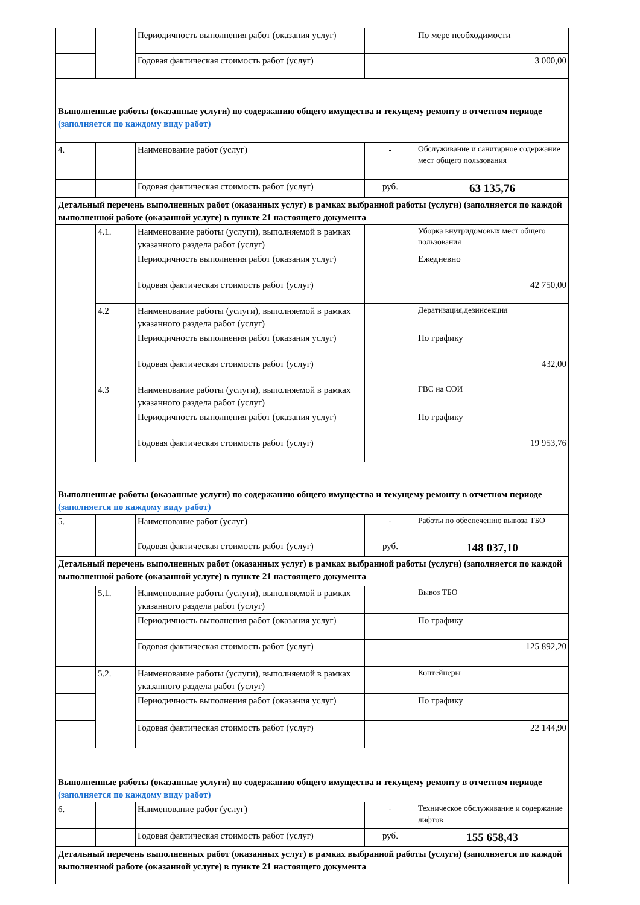| | | Периодичность выполнения работ (оказания услуг) | | По мере необходимости |
| | | Годовая фактическая стоимость работ (услуг) | | 3 000,00 |
| Выполненные работы (оказанные услуги) по содержанию общего имущества и текущему ремонту в отчетном периоде (заполняется по каждому виду работ) | | | | |
| 4. | | Наименование работ (услуг) | - | Обслуживание и санитарное содержание мест общего пользования |
| | | Годовая фактическая стоимость работ (услуг) | руб. | 63 135,76 |
| Детальный перечень выполненных работ (оказанных услуг) в рамках выбранной работы (услуги) (заполняется по каждой выполненной работе (оказанной услуге) в пункте 21 настоящего документа | | | | |
| | 4.1. | Наименование работы (услуги), выполняемой в рамках указанного раздела работ (услуг) | | Уборка внутридомовых мест общего пользования |
| | | Периодичность выполнения работ (оказания услуг) | | Ежедневно |
| | | Годовая фактическая стоимость работ (услуг) | | 42 750,00 |
| | 4.2 | Наименование работы (услуги), выполняемой в рамках указанного раздела работ (услуг) | | Дератизация,дезинсекция |
| | | Периодичность выполнения работ (оказания услуг) | | По графику |
| | | Годовая фактическая стоимость работ (услуг) | | 432,00 |
| | 4.3 | Наименование работы (услуги), выполняемой в рамках указанного раздела работ (услуг) | | ГВС на СОИ |
| | | Периодичность выполнения работ (оказания услуг) | | По графику |
| | | Годовая фактическая стоимость работ (услуг) | | 19 953,76 |
| Выполненные работы (оказанные услуги) по содержанию общего имущества и текущему ремонту в отчетном периоде (заполняется по каждому виду работ) | | | | |
| 5. | | Наименование работ (услуг) | - | Работы по обеспечению вывоза ТБО |
| | | Годовая фактическая стоимость работ (услуг) | руб. | 148 037,10 |
| Детальный перечень выполненных работ (оказанных услуг) в рамках выбранной работы (услуги) (заполняется по каждой выполненной работе (оказанной услуге) в пункте 21 настоящего документа | | | | |
| | 5.1. | Наименование работы (услуги), выполняемой в рамках указанного раздела работ (услуг) | | Вывоз ТБО |
| | | Периодичность выполнения работ (оказания услуг) | | По графику |
| | | Годовая фактическая стоимость работ (услуг) | | 125 892,20 |
| | 5.2. | Наименование работы (услуги), выполняемой в рамках указанного раздела работ (услуг) | | Контейнеры |
| | | Периодичность выполнения работ (оказания услуг) | | По графику |
| | | Годовая фактическая стоимость работ (услуг) | | 22 144,90 |
| Выполненные работы (оказанные услуги) по содержанию общего имущества и текущему ремонту в отчетном периоде (заполняется по каждому виду работ) | | | | |
| 6. | | Наименование работ (услуг) | - | Техническое обслуживание и содержание лифтов |
| | | Годовая фактическая стоимость работ (услуг) | руб. | 155 658,43 |
| Детальный перечень выполненных работ (оказанных услуг) в рамках выбранной работы (услуги) (заполняется по каждой выполненной работе (оказанной услуге) в пункте 21 настоящего документа | | | | |